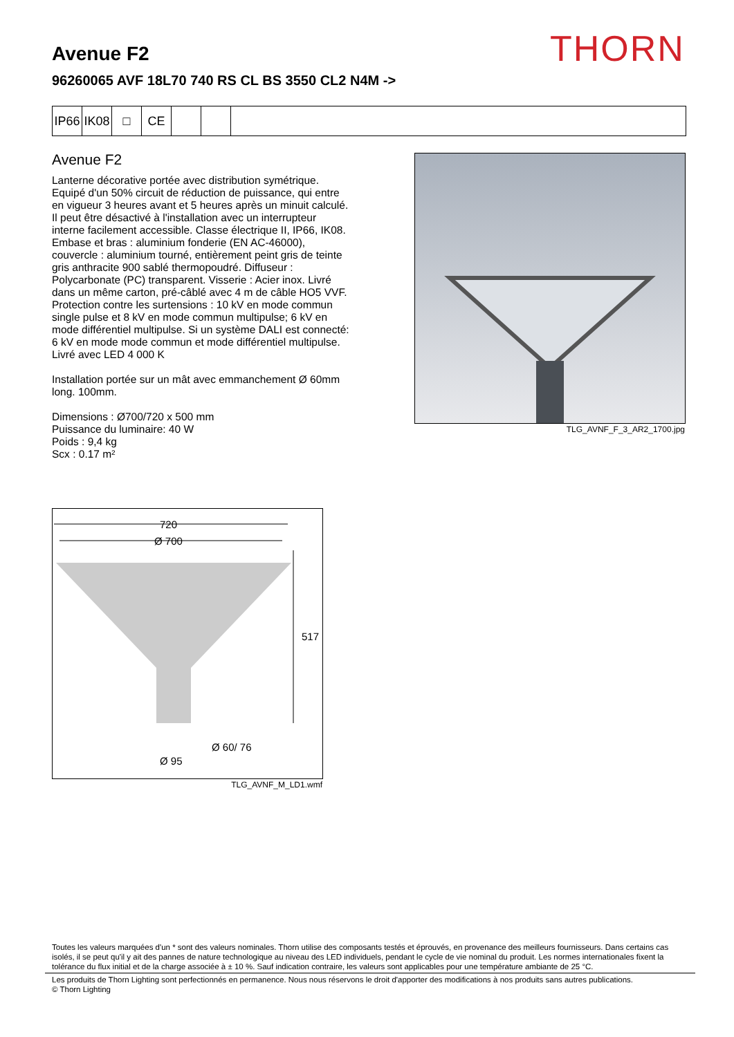THORN
Avenue F2
96260065 AVF 18L70 740 RS CL BS 3550 CL2 N4M ->
IP66
IK08
□ CE
Avenue F2
Lanterne décorative portée avec distribution symétrique. Equipé d'un 50% circuit de réduction de puissance, qui entre en vigueur 3 heures avant et 5 heures après un minuit calculé. Il peut être désactivé à l'installation avec un interrupteur interne facilement accessible. Classe électrique II, IP66, IK08. Embase et bras : aluminium fonderie (EN AC-46000), couvercle : aluminium tourné, entièrement peint gris de teinte gris anthracite 900 sablé thermopoudré. Diffuseur : Polycarbonate (PC) transparent. Visserie : Acier inox. Livré dans un même carton, pré-câblé avec 4 m de câble HO5 VVF. Protection contre les surtensions : 10 kV en mode commun single pulse et 8 kV en mode commun multipulse; 6 kV en mode différentiel multipulse. Si un système DALI est connecté: 6 kV en mode mode commun et mode différentiel multipulse. Livré avec LED 4 000 K
Installation portée sur un mât avec emmanchement Ø 60mm long. 100mm.
Dimensions : Ø700/720 x 500 mm
Puissance du luminaire: 40 W
Poids : 9,4 kg
Scx : 0.17 m²
TLG_AVNF_F_3_AR2_1700.jpg
720
Ø 700
517
Ø 60/ 76
Ø 95
TLG_AVNF_M_LD1.wmf
Toutes les valeurs marquées d'un * sont des valeurs nominales. Thorn utilise des composants testés et éprouvés, en provenance des meilleurs fournisseurs. Dans certains cas isolés, il se peut qu'il y ait des pannes de nature technologique au niveau des LED individuels, pendant le cycle de vie nominal du produit. Les normes internationales fixent la tolérance du flux initial et de la charge associée à ± 10 %. Sauf indication contraire, les valeurs sont applicables pour une température ambiante de 25 °C.
Les produits de Thorn Lighting sont perfectionnés en permanence. Nous nous réservons le droit d'apporter des modifications à nos produits sans autres publications.
© Thorn Lighting